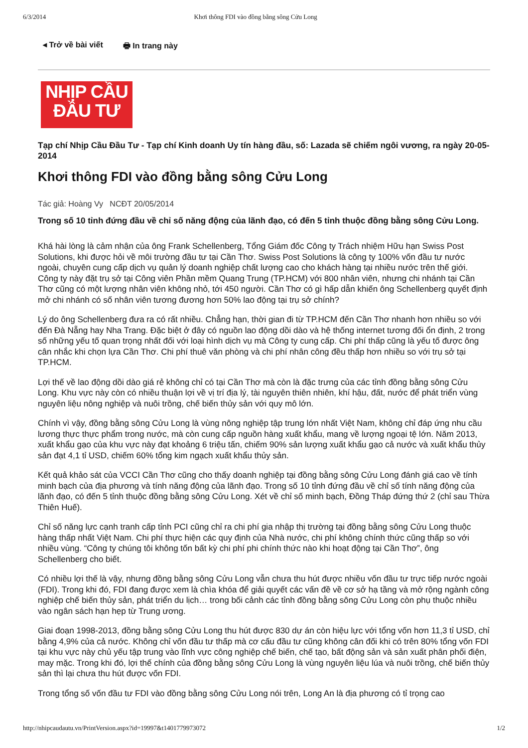6/3/2014 Khơi thông FDI vào đồng bằng sông Cửu Long
◂ Trở về bài viết 🖶 In trang này
NHỊP CẦU
ĐẦU TƯ
Tạp chí Nhịp Cầu Đầu Tư - Tạp chí Kinh doanh Uy tín hàng đầu, số: Lazada sẽ chiếm ngôi vương, ra ngày 20-05-2014
Khơi thông FDI vào đồng bằng sông Cửu Long
Tác giả: Hoàng Vy NCĐT 20/05/2014
Trong số 10 tỉnh đứng đầu về chỉ số năng động của lãnh đạo, có đến 5 tỉnh thuộc đồng bằng sông Cửu Long.
Khá hài lòng là cảm nhận của ông Frank Schellenberg, Tổng Giám đốc Công ty Trách nhiệm Hữu hạn Swiss Post Solutions, khi được hỏi về môi trường đầu tư tại Cần Thơ. Swiss Post Solutions là công ty 100% vốn đầu tư nước ngoài, chuyên cung cấp dịch vụ quản lý doanh nghiệp chất lượng cao cho khách hàng tại nhiều nước trên thế giới. Công ty này đặt trụ sở tại Công viên Phần mềm Quang Trung (TP.HCM) với 800 nhân viên, nhưng chi nhánh tại Cần Thơ cũng có một lượng nhân viên không nhỏ, tới 450 người. Cần Thơ có gì hấp dẫn khiến ông Schellenberg quyết định mở chi nhánh có số nhân viên tương đương hơn 50% lao động tại trụ sở chính?
Lý do ông Schellenberg đưa ra có rất nhiều. Chẳng hạn, thời gian đi từ TP.HCM đến Cần Thơ nhanh hơn nhiều so với đến Đà Nẵng hay Nha Trang. Đặc biệt ở đây có nguồn lao động dồi dào và hệ thống internet tương đối ổn định, 2 trong số những yếu tố quan trọng nhất đối với loại hình dịch vụ mà Công ty cung cấp. Chi phí thấp cũng là yếu tố được ông cân nhắc khi chọn lựa Cần Thơ. Chi phí thuê văn phòng và chi phí nhân công đều thấp hơn nhiều so với trụ sở tại TP.HCM.
Lợi thế về lao động dồi dào giá rẻ không chỉ có tại Cần Thơ mà còn là đặc trưng của các tỉnh đồng bằng sông Cửu Long. Khu vực này còn có nhiều thuận lợi về vị trí địa lý, tài nguyên thiên nhiên, khí hậu, đất, nước để phát triển vùng nguyên liệu nông nghiệp và nuôi trồng, chế biến thủy sản với quy mô lớn.
Chính vì vậy, đồng bằng sông Cửu Long là vùng nông nghiệp tập trung lớn nhất Việt Nam, không chỉ đáp ứng nhu cầu lương thực thực phẩm trong nước, mà còn cung cấp nguồn hàng xuất khẩu, mang về lượng ngoại tệ lớn. Năm 2013, xuất khẩu gạo của khu vực này đạt khoảng 6 triệu tấn, chiếm 90% sản lượng xuất khẩu gạo cả nước và xuất khẩu thủy sản đạt 4,1 tỉ USD, chiếm 60% tổng kim ngạch xuất khẩu thủy sản.
Kết quả khảo sát của VCCI Cần Thơ cũng cho thấy doanh nghiệp tại đồng bằng sông Cửu Long đánh giá cao về tính minh bạch của địa phương và tính năng động của lãnh đạo. Trong số 10 tỉnh đứng đầu về chỉ số tính năng động của lãnh đạo, có đến 5 tỉnh thuộc đồng bằng sông Cửu Long. Xét về chỉ số minh bạch, Đồng Tháp đứng thứ 2 (chỉ sau Thừa Thiên Huế).
Chỉ số năng lực cạnh tranh cấp tỉnh PCI cũng chỉ ra chi phí gia nhập thị trường tại đồng bằng sông Cửu Long thuộc hàng thấp nhất Việt Nam. Chi phí thực hiện các quy định của Nhà nước, chi phí không chính thức cũng thấp so với nhiều vùng. “Công ty chúng tôi không tốn bất kỳ chi phí phi chính thức nào khi hoạt động tại Cần Thơ”, ông Schellenberg cho biết.
Có nhiều lợi thế là vậy, nhưng đồng bằng sông Cửu Long vẫn chưa thu hút được nhiều vốn đầu tư trực tiếp nước ngoài (FDI). Trong khi đó, FDI đang được xem là chìa khóa để giải quyết các vấn đề về cơ sở hạ tầng và mở rộng ngành công nghiệp chế biến thủy sản, phát triển du lịch… trong bối cảnh các tỉnh đồng bằng sông Cửu Long còn phụ thuộc nhiều vào ngân sách hạn hẹp từ Trung ương.
Giai đoạn 1998-2013, đồng bằng sông Cửu Long thu hút được 830 dự án còn hiệu lực với tổng vốn hơn 11,3 tỉ USD, chỉ bằng 4,9% của cả nước. Không chỉ vốn đầu tư thấp mà cơ cấu đầu tư cũng không cân đối khi có trên 80% tổng vốn FDI tại khu vực này chủ yếu tập trung vào lĩnh vực công nghiệp chế biến, chế tạo, bất động sản và sản xuất phân phối điện, may mặc. Trong khi đó, lợi thế chính của đồng bằng sông Cửu Long là vùng nguyên liệu lúa và nuôi trồng, chế biến thủy sản thì lại chưa thu hút được vốn FDI.
Trong tổng số vốn đầu tư FDI vào đồng bằng sông Cửu Long nói trên, Long An là địa phương có tỉ trọng cao
http://nhipcaudautu.vn/PrintVersion.aspx?id=19997&t1401779973072 1/2